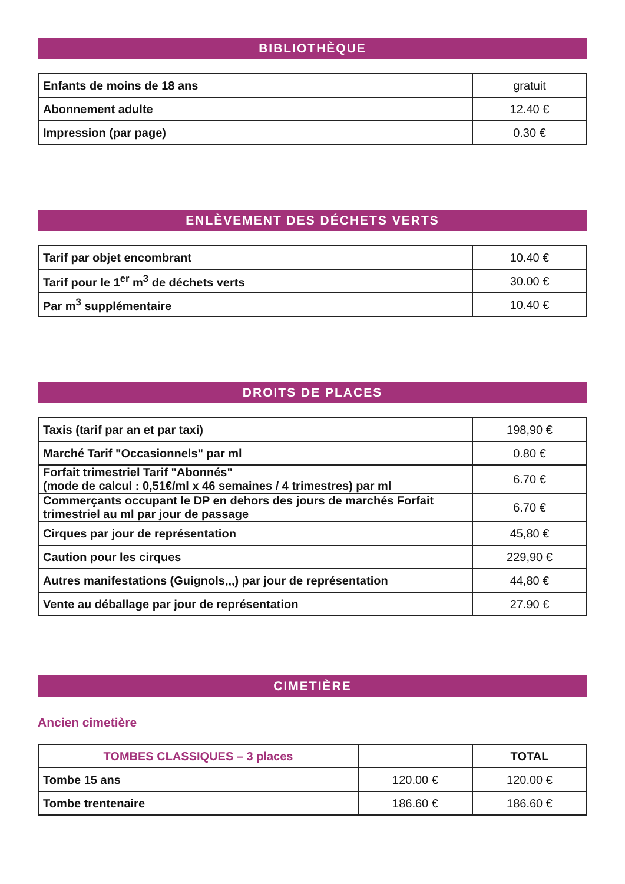BIBLIOTHÈQUE
| Enfants de moins de 18 ans | gratuit |
| Abonnement adulte | 12.40 € |
| Impression (par page) | 0.30 € |
ENLÈVEMENT DES DÉCHETS VERTS
| Tarif par objet encombrant | 10.40 € |
| Tarif pour le 1<sup>er</sup> m<sup>3</sup> de déchets verts | 30.00 € |
| Par m<sup>3</sup> supplémentaire | 10.40 € |
DROITS DE PLACES
| Taxis (tarif par an et par taxi) | 198,90 € |
| Marché Tarif "Occasionnels" par ml | 0.80 € |
| Forfait trimestriel Tarif "Abonnés" (mode de calcul : 0,51€/ml x 46 semaines / 4 trimestres) par ml | 6.70 € |
| Commerçants occupant le DP en dehors des jours de marchés Forfait trimestriel au ml par jour de passage | 6.70 € |
| Cirques par jour de représentation | 45,80 € |
| Caution pour les cirques | 229,90 € |
| Autres manifestations (Guignols,,,) par jour de représentation | 44,80 € |
| Vente au déballage par jour de représentation | 27.90 € |
CIMETIÈRE
Ancien cimetière
| TOMBES CLASSIQUES – 3 places | | TOTAL |
| --- | --- | --- |
| Tombe 15 ans | 120.00 € | 120.00 € |
| Tombe trentenaire | 186.60 € | 186.60 € |